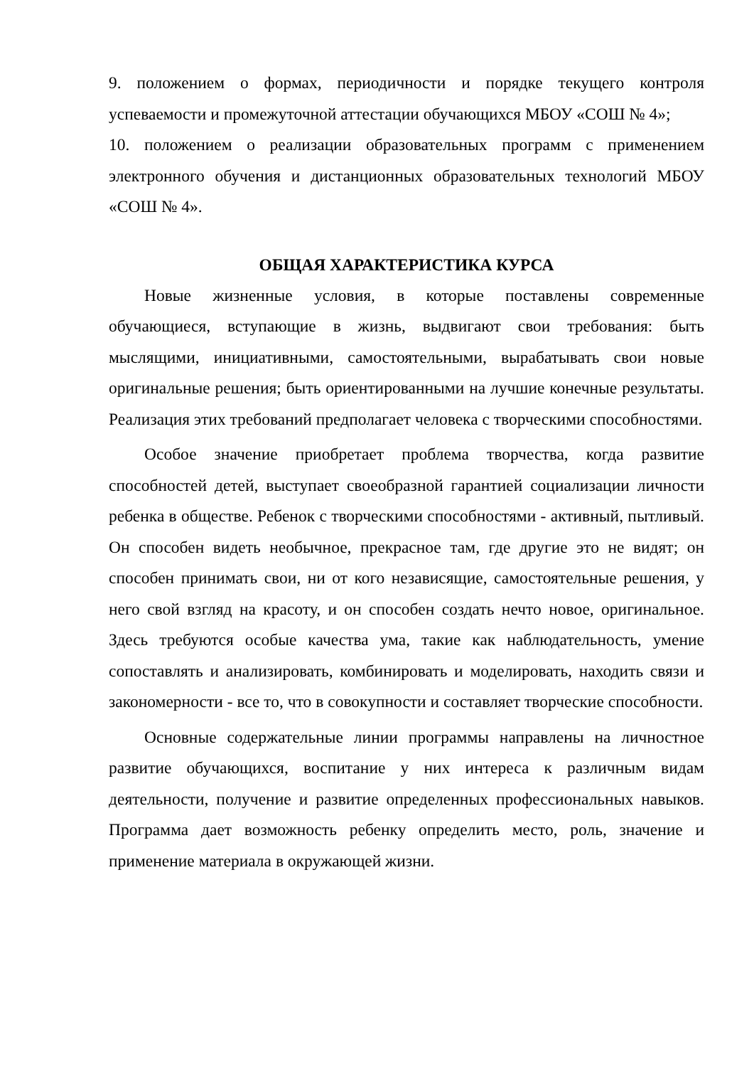9. положением о формах, периодичности и порядке текущего контроля успеваемости и промежуточной аттестации обучающихся МБОУ «СОШ № 4»;
10. положением о реализации образовательных программ с применением электронного обучения и дистанционных образовательных технологий МБОУ «СОШ № 4».
ОБЩАЯ ХАРАКТЕРИСТИКА КУРСА
Новые жизненные условия, в которые поставлены современные обучающиеся, вступающие в жизнь, выдвигают свои требования: быть мыслящими, инициативными, самостоятельными, вырабатывать свои новые оригинальные решения; быть ориентированными на лучшие конечные результаты. Реализация этих требований предполагает человека с творческими способностями.
Особое значение приобретает проблема творчества, когда развитие способностей детей, выступает своеобразной гарантией социализации личности ребенка в обществе. Ребенок с творческими способностями - активный, пытливый. Он способен видеть необычное, прекрасное там, где другие это не видят; он способен принимать свои, ни от кого независящие, самостоятельные решения, у него свой взгляд на красоту, и он способен создать нечто новое, оригинальное. Здесь требуются особые качества ума, такие как наблюдательность, умение сопоставлять и анализировать, комбинировать и моделировать, находить связи и закономерности - все то, что в совокупности и составляет творческие способности.
Основные содержательные линии программы направлены на личностное развитие обучающихся, воспитание у них интереса к различным видам деятельности, получение и развитие определенных профессиональных навыков. Программа дает возможность ребенку определить место, роль, значение и применение материала в окружающей жизни.